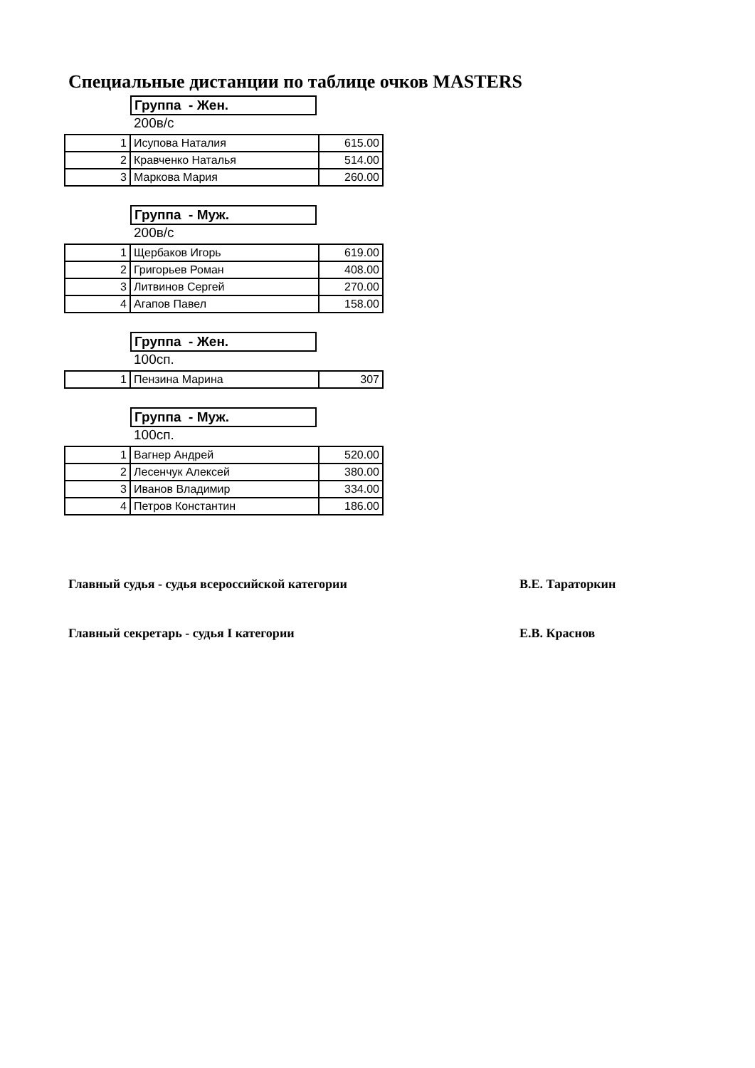Специальные дистанции по таблице очков MASTERS
Группа - Жен.
200в/с
| 1 | Исупова Наталия | 615.00 |
| 2 | Кравченко Наталья | 514.00 |
| 3 | Маркова Мария | 260.00 |
Группа - Муж.
200в/с
| 1 | Щербаков Игорь | 619.00 |
| 2 | Григорьев Роман | 408.00 |
| 3 | Литвинов Сергей | 270.00 |
| 4 | Агапов Павел | 158.00 |
Группа - Жен.
100сп.
| 1 | Пензина Марина | 307 |
Группа - Муж.
100сп.
| 1 | Вагнер Андрей | 520.00 |
| 2 | Лесенчук Алексей | 380.00 |
| 3 | Иванов Владимир | 334.00 |
| 4 | Петров Константин | 186.00 |
Главный судья - судья всероссийской категории В.Е. Тараторкин
Главный секретарь - судья I категории Е.В. Краснов